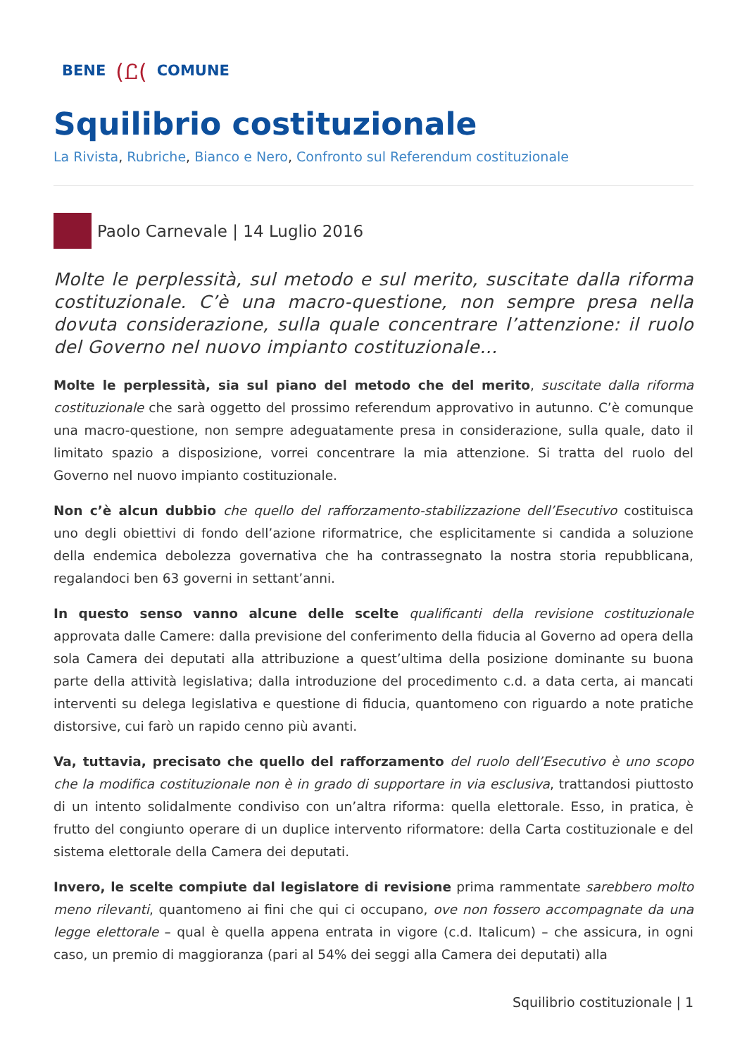BENE (Ꮭ( COMUNE
Squilibrio costituzionale
La Rivista, Rubriche, Bianco e Nero, Confronto sul Referendum costituzionale
Paolo Carnevale | 14 Luglio 2016
Molte le perplessità, sul metodo e sul merito, suscitate dalla riforma costituzionale. C’è una macro-questione, non sempre presa nella dovuta considerazione, sulla quale concentrare l’attenzione: il ruolo del Governo nel nuovo impianto costituzionale…
Molte le perplessità, sia sul piano del metodo che del merito, suscitate dalla riforma costituzionale che sarà oggetto del prossimo referendum approvativo in autunno. C’è comunque una macro-questione, non sempre adeguatamente presa in considerazione, sulla quale, dato il limitato spazio a disposizione, vorrei concentrare la mia attenzione. Si tratta del ruolo del Governo nel nuovo impianto costituzionale.
Non c’è alcun dubbio che quello del rafforzamento-stabilizzazione dell’Esecutivo costituisca uno degli obiettivi di fondo dell’azione riformatrice, che esplicitamente si candida a soluzione della endemica debolezza governativa che ha contrassegnato la nostra storia repubblicana, regalandoci ben 63 governi in settant’anni.
In questo senso vanno alcune delle scelte qualificanti della revisione costituzionale approvata dalle Camere: dalla previsione del conferimento della fiducia al Governo ad opera della sola Camera dei deputati alla attribuzione a quest’ultima della posizione dominante su buona parte della attività legislativa; dalla introduzione del procedimento c.d. a data certa, ai mancati interventi su delega legislativa e questione di fiducia, quantomeno con riguardo a note pratiche distorsive, cui farò un rapido cenno più avanti.
Va, tuttavia, precisato che quello del rafforzamento del ruolo dell’Esecutivo è uno scopo che la modifica costituzionale non è in grado di supportare in via esclusiva, trattandosi piuttosto di un intento solidalmente condiviso con un’altra riforma: quella elettorale. Esso, in pratica, è frutto del congiunto operare di un duplice intervento riformatore: della Carta costituzionale e del sistema elettorale della Camera dei deputati.
Invero, le scelte compiute dal legislatore di revisione prima rammentate sarebbero molto meno rilevanti, quantomeno ai fini che qui ci occupano, ove non fossero accompagnate da una legge elettorale – qual è quella appena entrata in vigore (c.d. Italicum) – che assicura, in ogni caso, un premio di maggioranza (pari al 54% dei seggi alla Camera dei deputati) alla
Squilibrio costituzionale | 1